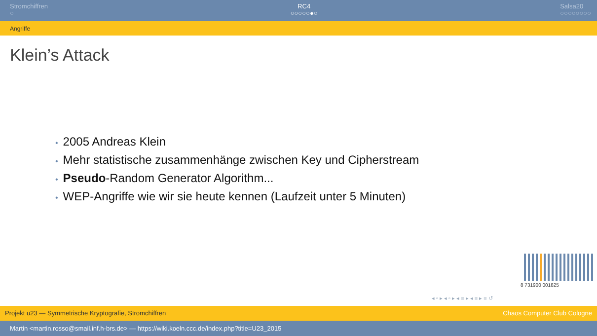Stromchiffren
○
RC4
○○○○○●○
Salsa20
○○○○○○○○
Angriffe
Klein’s Attack
• 2005 Andreas Klein
• Mehr statistische zusammenhänge zwischen Key und Cipherstream
• Pseudo-Random Generator Algorithm...
• WEP-Angriffe wie wir sie heute kennen (Laufzeit unter 5 Minuten)
8 731900 001825
◂ ▫ ▸ ◂ ▫ ▸ ◂ ≡ ▸ ◂ ≡ ▸ ≡ ↺
Projekt u23 — Symmetrische Kryptografie, Stromchiffren Chaos Computer Club Cologne
Martin <martin.rosso@smail.inf.h-brs.de> — https://wiki.koeln.ccc.de/index.php?title=U23_2015